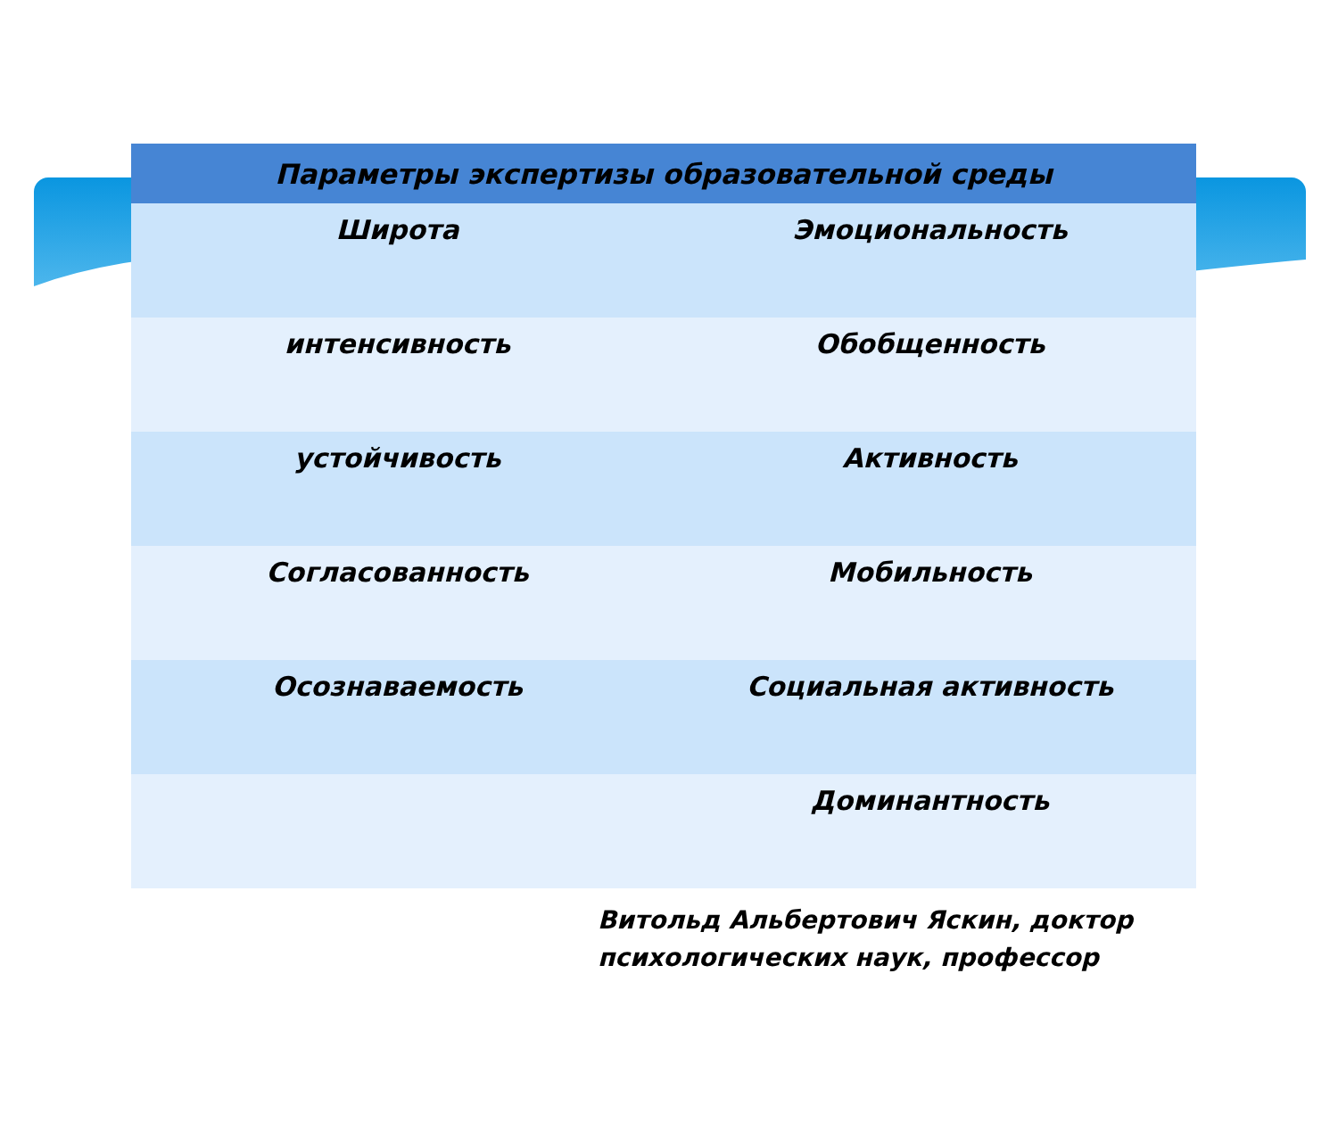| Параметры экспертизы образовательной среды | |
| --- | --- |
| Широта | Эмоциональность |
| интенсивность | Обобщенность |
| устойчивость | Активность |
| Согласованность | Мобильность |
| Осознаваемость | Социальная активность |
| | Доминантность |
Витольд Альбертович Яскин, доктор
психологических наук, профессор